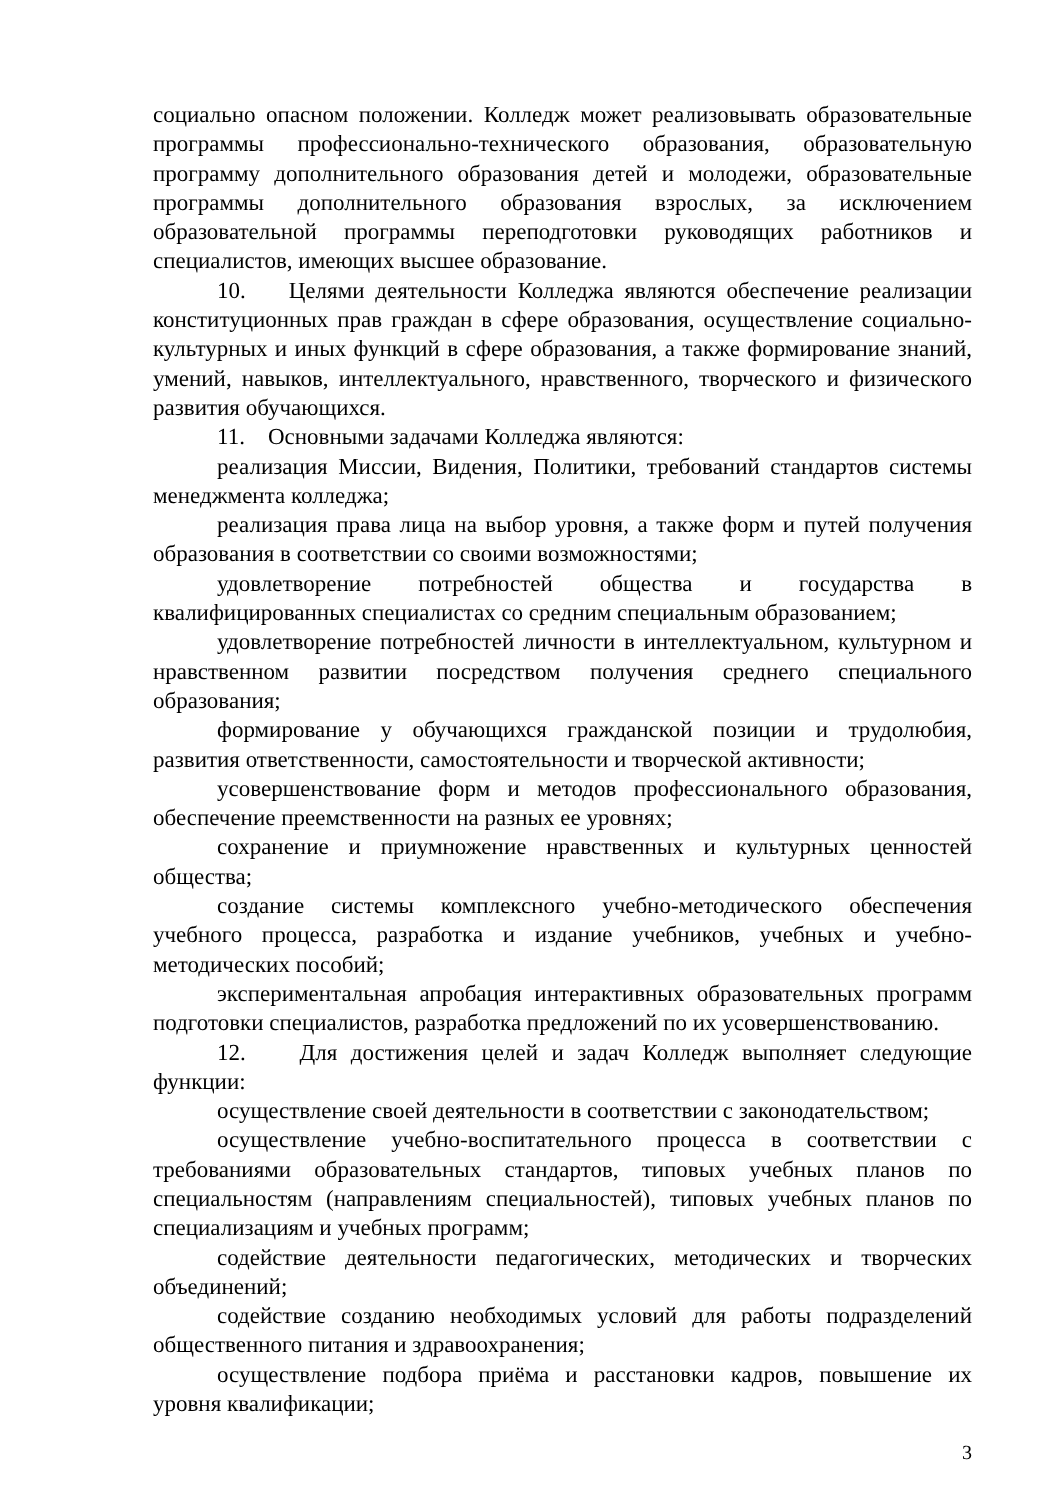социально опасном положении. Колледж может реализовывать образовательные программы профессионально-технического образования, образовательную программу дополнительного образования детей и молодежи, образовательные программы дополнительного образования взрослых, за исключением образовательной программы переподготовки руководящих работников и специалистов, имеющих высшее образование.
10. Целями деятельности Колледжа являются обеспечение реализации конституционных прав граждан в сфере образования, осуществление социально-культурных и иных функций в сфере образования, а также формирование знаний, умений, навыков, интеллектуального, нравственного, творческого и физического развития обучающихся.
11. Основными задачами Колледжа являются:
реализация Миссии, Видения, Политики, требований стандартов системы менеджмента колледжа;
реализация права лица на выбор уровня, а также форм и путей получения образования в соответствии со своими возможностями;
удовлетворение потребностей общества и государства в квалифицированных специалистах со средним специальным образованием;
удовлетворение потребностей личности в интеллектуальном, культурном и нравственном развитии посредством получения среднего специального образования;
формирование у обучающихся гражданской позиции и трудолюбия, развития ответственности, самостоятельности и творческой активности;
усовершенствование форм и методов профессионального образования, обеспечение преемственности на разных ее уровнях;
сохранение и приумножение нравственных и культурных ценностей общества;
создание системы комплексного учебно-методического обеспечения учебного процесса, разработка и издание учебников, учебных и учебно-методических пособий;
экспериментальная апробация интерактивных образовательных программ подготовки специалистов, разработка предложений по их усовершенствованию.
12. Для достижения целей и задач Колледж выполняет следующие функции:
осуществление своей деятельности в соответствии с законодательством;
осуществление учебно-воспитательного процесса в соответствии с требованиями образовательных стандартов, типовых учебных планов по специальностям (направлениям специальностей), типовых учебных планов по специализациям и учебных программ;
содействие деятельности педагогических, методических и творческих объединений;
содействие созданию необходимых условий для работы подразделений общественного питания и здравоохранения;
осуществление подбора приёма и расстановки кадров, повышение их уровня квалификации;
3